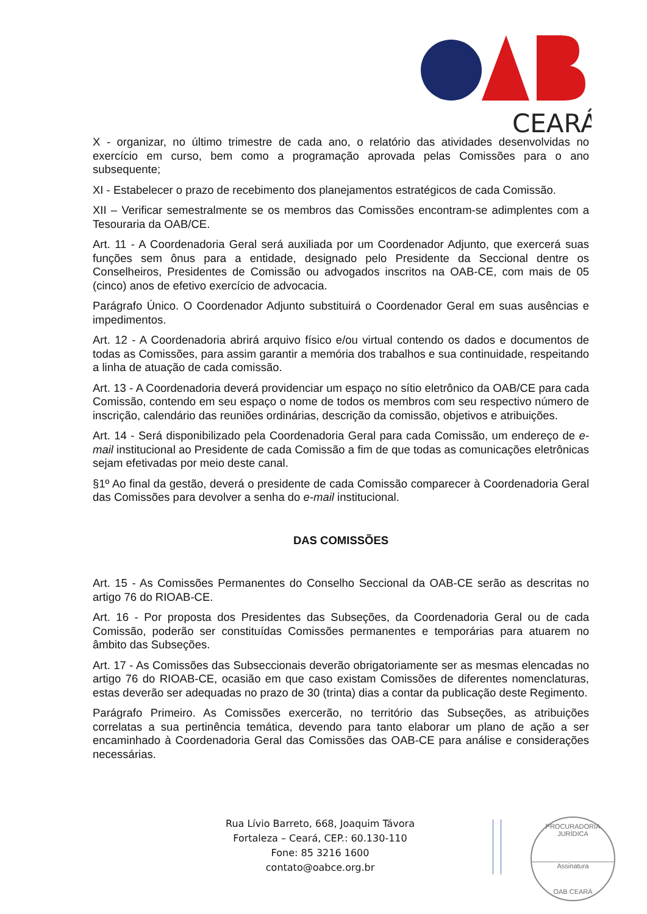CEARÁ
X - organizar, no último trimestre de cada ano, o relatório das atividades desenvolvidas no exercício em curso, bem como a programação aprovada pelas Comissões para o ano subsequente;
XI - Estabelecer o prazo de recebimento dos planejamentos estratégicos de cada Comissão.
XII – Verificar semestralmente se os membros das Comissões encontram-se adimplentes com a Tesouraria da OAB/CE.
Art. 11 - A Coordenadoria Geral será auxiliada por um Coordenador Adjunto, que exercerá suas funções sem ônus para a entidade, designado pelo Presidente da Seccional dentre os Conselheiros, Presidentes de Comissão ou advogados inscritos na OAB-CE, com mais de 05 (cinco) anos de efetivo exercício de advocacia.
Parágrafo Único. O Coordenador Adjunto substituirá o Coordenador Geral em suas ausências e impedimentos.
Art. 12 - A Coordenadoria abrirá arquivo físico e/ou virtual contendo os dados e documentos de todas as Comissões, para assim garantir a memória dos trabalhos e sua continuidade, respeitando a linha de atuação de cada comissão.
Art. 13 - A Coordenadoria deverá providenciar um espaço no sítio eletrônico da OAB/CE para cada Comissão, contendo em seu espaço o nome de todos os membros com seu respectivo número de inscrição, calendário das reuniões ordinárias, descrição da comissão, objetivos e atribuições.
Art. 14 - Será disponibilizado pela Coordenadoria Geral para cada Comissão, um endereço de e-mail institucional ao Presidente de cada Comissão a fim de que todas as comunicações eletrônicas sejam efetivadas por meio deste canal.
§1º Ao final da gestão, deverá o presidente de cada Comissão comparecer à Coordenadoria Geral das Comissões para devolver a senha do e-mail institucional.
DAS COMISSÕES
Art. 15 - As Comissões Permanentes do Conselho Seccional da OAB-CE serão as descritas no artigo 76 do RIOAB-CE.
Art. 16 - Por proposta dos Presidentes das Subseções, da Coordenadoria Geral ou de cada Comissão, poderão ser constituídas Comissões permanentes e temporárias para atuarem no âmbito das Subseções.
Art. 17 - As Comissões das Subseccionais deverão obrigatoriamente ser as mesmas elencadas no artigo 76 do RIOAB-CE, ocasião em que caso existam Comissões de diferentes nomenclaturas, estas deverão ser adequadas no prazo de 30 (trinta) dias a contar da publicação deste Regimento.
Parágrafo Primeiro. As Comissões exercerão, no território das Subseções, as atribuições correlatas a sua pertinência temática, devendo para tanto elaborar um plano de ação a ser encaminhado à Coordenadoria Geral das Comissões das OAB-CE para análise e considerações necessárias.
Rua Lívio Barreto, 668, Joaquim Távora
Fortaleza – Ceará, CEP.: 60.130-110
Fone: 85 3216 1600
contato@oabce.org.br
PROCURADORIA JURÍDICA
Assinatura
OAB CEARÁ